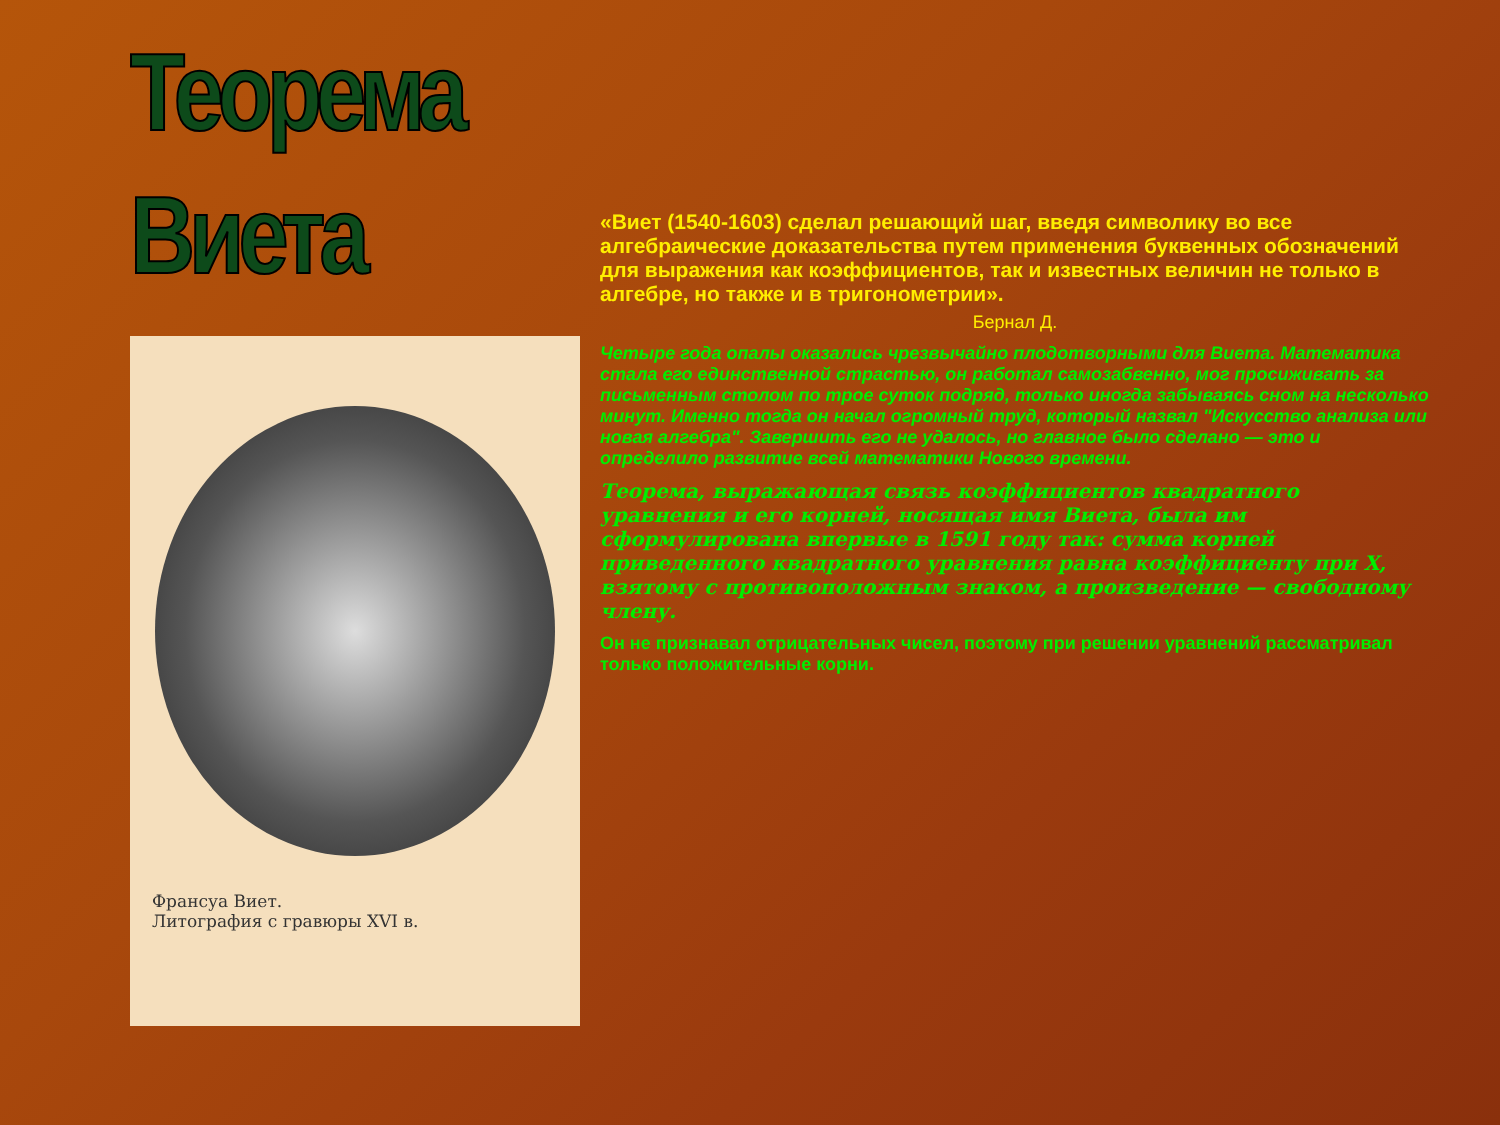Теорема Виета
Франсуа Виет.
Литография с гравюры XVI в.
«Виет (1540-1603) сделал решающий шаг, введя символику во все алгебраические доказательства путем применения буквенных обозначений для выражения как коэффициентов, так и известных величин не только в алгебре, но также и в тригонометрии».
Бернал Д.
Четыре года опалы оказались чрезвычайно плодотворными для Виета. Математика стала его единственной страстью, он работал самозабвенно, мог просиживать за письменным столом по трое суток подряд, только иногда забываясь сном на несколько минут. Именно тогда он начал огромный труд, который назвал "Искусство анализа или новая алгебра". Завершить его не удалось, но главное было сделано — это и определило развитие всей математики Нового времени.
Теорема, выражающая связь коэффициентов квадратного уравнения и его корней, носящая имя Виета, была им сформулирована впервые в 1591 году так: сумма корней приведенного квадратного уравнения равна коэффициенту при X, взятому с противоположным знаком, а произведение — свободному члену.
Он не признавал отрицательных чисел, поэтому при решении уравнений рассматривал только положительные корни.